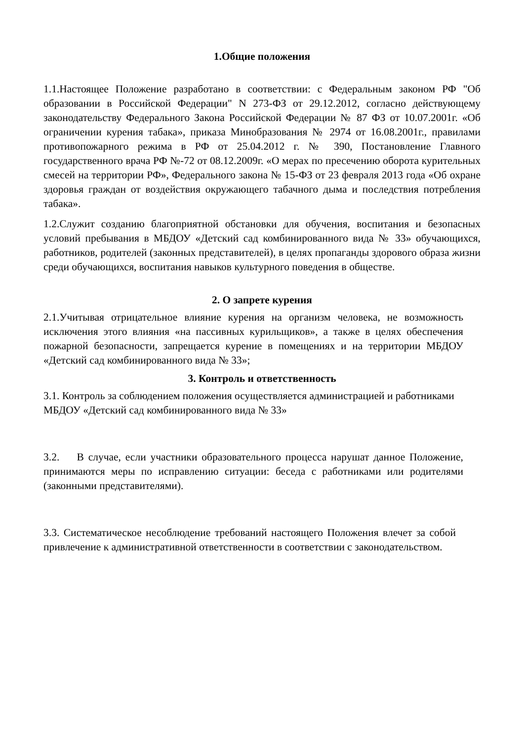1.Общие положения
1.1.Настоящее Положение разработано в соответствии: с Федеральным законом РФ "Об образовании в Российской Федерации" N 273-ФЗ от 29.12.2012, согласно действующему законодательству Федерального Закона Российской Федерации № 87 ФЗ от 10.07.2001г. «Об ограничении курения табака», приказа Минобразования № 2974 от 16.08.2001г., правилами противопожарного режима в РФ от 25.04.2012 г. № 390, Постановление Главного государственного врача РФ №-72 от 08.12.2009г. «О мерах по пресечению оборота курительных смесей на территории РФ», Федерального закона № 15-ФЗ от 23 февраля 2013 года «Об охране здоровья граждан от воздействия окружающего табачного дыма и последствия потребления табака».
1.2.Служит созданию благоприятной обстановки для обучения, воспитания и безопасных условий пребывания в МБДОУ «Детский сад комбинированного вида № 33» обучающихся, работников, родителей (законных представителей), в целях пропаганды здорового образа жизни среди обучающихся, воспитания навыков культурного поведения в обществе.
2. О запрете курения
2.1.Учитывая отрицательное влияние курения на организм человека, не возможность исключения этого влияния «на пассивных курильщиков», а также в целях обеспечения пожарной безопасности, запрещается курение в помещениях и на территории МБДОУ «Детский сад комбинированного вида № 33»;
3. Контроль и ответственность
3.1. Контроль за соблюдением положения осуществляется администрацией и работниками МБДОУ «Детский сад комбинированного вида № 33»
3.2. В случае, если участники образовательного процесса нарушат данное Положение, принимаются меры по исправлению ситуации: беседа с работниками или родителями (законными представителями).
3.3. Систематическое несоблюдение требований настоящего Положения влечет за собой привлечение к административной ответственности в соответствии с законодательством.